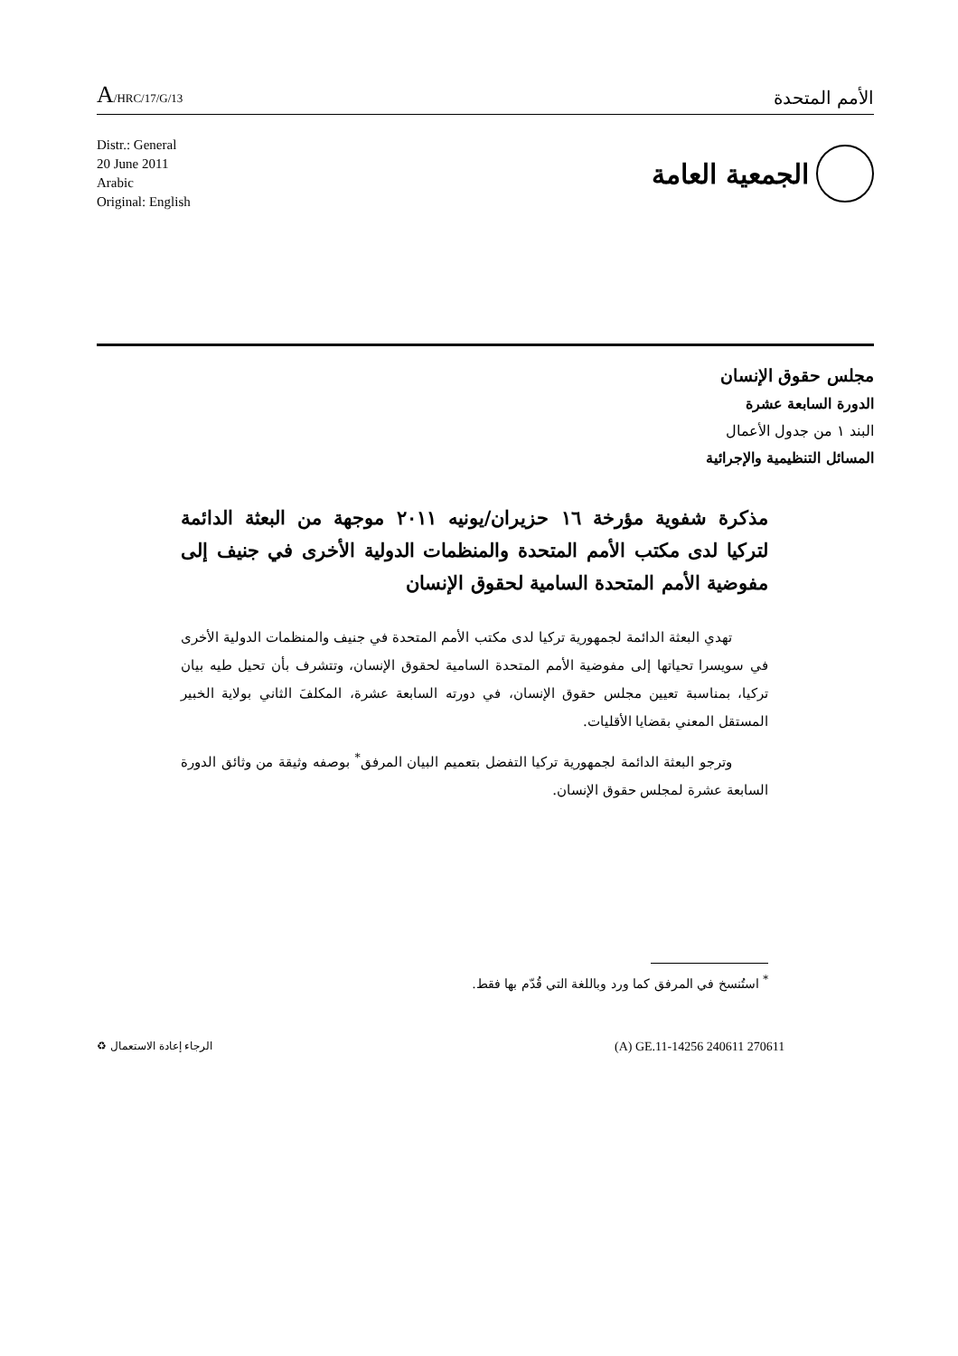A/HRC/17/G/13
الأمم المتحدة
Distr.: General
20 June 2011
Arabic
Original: English
الجمعية العامة
مجلس حقوق الإنسان
الدورة السابعة عشرة
البند ١ من جدول الأعمال
المسائل التنظيمية والإجرائية
مذكرة شفوية مؤرخة ١٦ حزيران/يونيه ٢٠١١ موجهة من البعثة الدائمة لتركيا لدى مكتب الأمم المتحدة والمنظمات الدولية الأخرى في جنيف إلى مفوضية الأمم المتحدة السامية لحقوق الإنسان
تهدي البعثة الدائمة لجمهورية تركيا لدى مكتب الأمم المتحدة في جنيف والمنظمات الدولية الأخرى في سويسرا تحياتها إلى مفوضية الأمم المتحدة السامية لحقوق الإنسان، وتتشرف بأن تحيل طيه بيان تركيا، بمناسبة تعيين مجلس حقوق الإنسان، في دورته السابعة عشرة، المكلفَ الثاني بولاية الخبير المستقل المعني بقضايا الأقليات.
وترجو البعثة الدائمة لجمهورية تركيا التفضل بتعميم البيان المرفق<sup>*</sup> بوصفه وثيقة من وثائق الدورة السابعة عشرة لمجلس حقوق الإنسان.
<sup>*</sup> استُنسخ في المرفق كما ورد وباللغة التي قُدّم بها فقط.
(A) GE.11-14256 240611 270611
الرجاء إعادة الاستعمال ♻